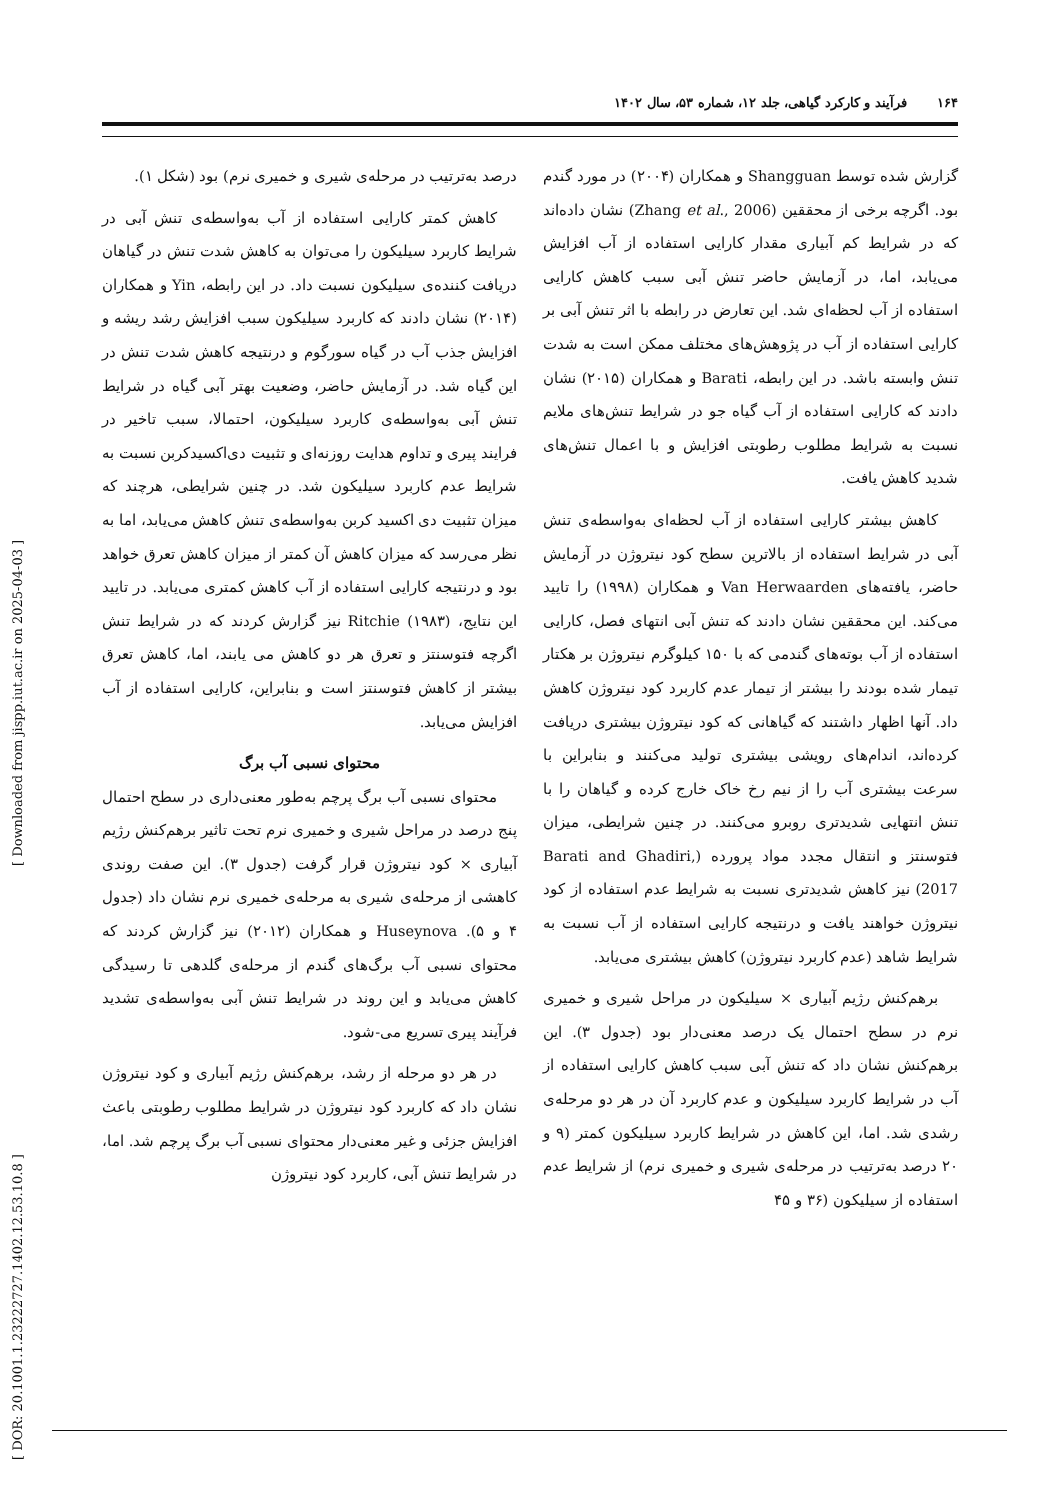۱۶۴فرآیند و کارکرد گیاهی، جلد ۱۲، شماره ۵۳، سال ۱۴۰۲
گزارش شده توسط Shangguan و همکاران (۲۰۰۴) در مورد گندم بود. اگرچه برخی از محققین (Zhang et al., 2006) نشان داده‌اند که در شرایط کم آبیاری مقدار کارایی استفاده از آب افزایش می‌یابد، اما، در آزمایش حاضر تنش آبی سبب کاهش کارایی استفاده از آب لحظه‌ای شد. این تعارض در رابطه با اثر تنش آبی بر کارایی استفاده از آب در پژوهش‌های مختلف ممکن است به شدت تنش وابسته باشد. در این رابطه، Barati و همکاران (۲۰۱۵) نشان دادند که کارایی استفاده از آب گیاه جو در شرایط تنش‌های ملایم نسبت به شرایط مطلوب رطوبتی افزایش و با اعمال تنش‌های شدید کاهش یافت.
کاهش بیشتر کارایی استفاده از آب لحظه‌ای به‌واسطه‌ی تنش آبی در شرایط استفاده از بالاترین سطح کود نیتروژن در آزمایش حاضر، یافته‌های Van Herwaarden و همکاران (۱۹۹۸) را تایید می‌کند. این محققین نشان دادند که تنش آبی انتهای فصل، کارایی استفاده از آب بوته‌های گندمی که با ۱۵۰ کیلوگرم نیتروژن بر هکتار تیمار شده بودند را بیشتر از تیمار عدم کاربرد کود نیتروژن کاهش داد. آنها اظهار داشتند که گیاهانی که کود نیتروژن بیشتری دریافت کرده‌اند، اندام‌های رویشی بیشتری تولید می‌کنند و بنابراین با سرعت بیشتری آب را از نیم رخ خاک خارج کرده و گیاهان را با تنش انتهایی شدیدتری روبرو می‌کنند. در چنین شرایطی، میزان فتوسنتز و انتقال مجدد مواد پرورده (Barati and Ghadiri, 2017) نیز کاهش شدیدتری نسبت به شرایط عدم استفاده از کود نیتروژن خواهند یافت و درنتیجه کارایی استفاده از آب نسبت به شرایط شاهد (عدم کاربرد نیتروژن) کاهش بیشتری می‌یابد.
برهم‌کنش رژیم آبیاری × سیلیکون در مراحل شیری و خمیری نرم در سطح احتمال یک درصد معنی‌دار بود (جدول ۳). این برهم‌کنش نشان داد که تنش آبی سبب کاهش کارایی استفاده از آب در شرایط کاربرد سیلیکون و عدم کاربرد آن در هر دو مرحله‌ی رشدی شد. اما، این کاهش در شرایط کاربرد سیلیکون کمتر (۹ و ۲۰ درصد به‌ترتیب در مرحله‌ی شیری و خمیری نرم) از شرایط عدم استفاده از سیلیکون (۳۶ و ۴۵
درصد به‌ترتیب در مرحله‌ی شیری و خمیری نرم) بود (شکل ۱).
کاهش کمتر کارایی استفاده از آب به‌واسطه‌ی تنش آبی در شرایط کاربرد سیلیکون را می‌توان به کاهش شدت تنش در گیاهان دریافت کننده‌ی سیلیکون نسبت داد. در این رابطه، Yin و همکاران (۲۰۱۴) نشان دادند که کاربرد سیلیکون سبب افزایش رشد ریشه و افزایش جذب آب در گیاه سورگوم و درنتیجه کاهش شدت تنش در این گیاه شد. در آزمایش حاضر، وضعیت بهتر آبی گیاه در شرایط تنش آبی به‌واسطه‌ی کاربرد سیلیکون، احتمالا، سبب تاخیر در فرایند پیری و تداوم هدایت روزنه‌ای و تثبیت دی‌اکسیدکربن نسبت به شرایط عدم کاربرد سیلیکون شد. در چنین شرایطی، هرچند که میزان تثبیت دی اکسید کربن به‌واسطه‌ی تنش کاهش می‌یابد، اما به نظر می‌رسد که میزان کاهش آن کمتر از میزان کاهش تعرق خواهد بود و درنتیجه کارایی استفاده از آب کاهش کمتری می‌یابد. در تایید این نتایج، Ritchie (۱۹۸۳) نیز گزارش کردند که در شرایط تنش اگرچه فتوسنتز و تعرق هر دو کاهش می یابند، اما، کاهش تعرق بیشتر از کاهش فتوسنتز است و بنابراین، کارایی استفاده از آب افزایش می‌یابد.
محتوای نسبی آب برگ
محتوای نسبی آب برگ پرچم به‌طور معنی‌داری در سطح احتمال پنج درصد در مراحل شیری و خمیری نرم تحت تاثیر برهم‌کنش رژیم آبیاری × کود نیتروژن قرار گرفت (جدول ۳). این صفت روندی کاهشی از مرحله‌ی شیری به مرحله‌ی خمیری نرم نشان داد (جدول ۴ و ۵). Huseynova و همکاران (۲۰۱۲) نیز گزارش کردند که محتوای نسبی آب برگ‌های گندم از مرحله‌ی گلدهی تا رسیدگی کاهش می‌یابد و این روند در شرایط تنش آبی به‌واسطه‌ی تشدید فرآیند پیری تسریع می-شود.
در هر دو مرحله از رشد، برهم‌کنش رژیم آبیاری و کود نیتروژن نشان داد که کاربرد کود نیتروژن در شرایط مطلوب رطوبتی باعث افزایش جزئی و غیر معنی‌دار محتوای نسبی آب برگ پرچم شد. اما، در شرایط تنش آبی، کاربرد کود نیتروژن
[ DOR: 20.1001.1.23222727.1402.12.53.10.8 ] [ Downloaded from jispp.iut.ac.ir on 2025-04-03 ]